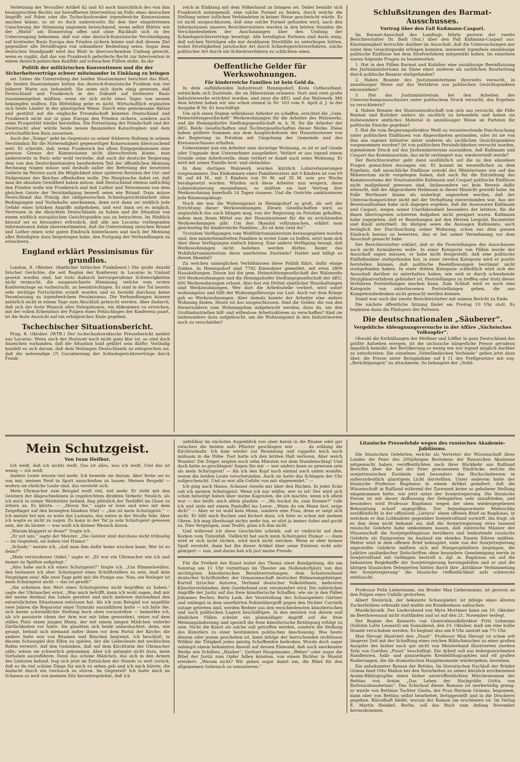Verletzung der Versailler Artikel 42 und 43 noch hinsichtlich des von ihm beanspruchten Rechts zur bewaffneten Intervention im Falle eines deutschen Angriffs auf Polen oder die Tschechoslowakei irgendwelche Konzessionen machen könne, so ist es doch andererseits für den hier eingetretenen Umschwung der Stimmung ungemein bezeichnend, wenn selbst Blätter wie der „Matin“ am Donnerstag offen und ohne Rückhalt sich zu der Ueberzeugung bekennen, daß nur eine deutsch-französische Verständigung auf breitester Basis Europa den Frieden sichern könne und daß diesem Ziel gegenüber alle Detailfragen von sekundärer Bedeutung seien. Sogar dem deutschen Standpunkt wird das Blatt in überraschendem Umfang gerecht, wenn es zugibt, daß das von Frankreich geforderte Recht zur Intervention in einem deutsch-polnischen Konflikt auf schwachen Füßen stehe, da die
Politik der militärischen Konventionen und die der Sicherheitsverträge schwer miteinander in Einklang zu bringen
sei. Ueber die Unterredung der beiden Staatsmänner berichtet das Blatt, die beiden Staatsmänner hätten das deutsch-französische Problem von viel höherer Warte aus behandelt. Sie seien sich darin einig gewesen, daß Deutschland und Frankreich in der Zukunft auf breitester Basis zusammengehen müßten, wenn sie sich nicht eines Tages von neuem bekämpfen wollten. Ein Mittelding gebe es nicht. Wirtschaftlich ergänzten sich beide Länder in der günstigsten Weise. Durch eine gemeinsame Aktion und gestützt auf die englische Freundschaft könnten Deutschland und Frankreich nicht nur in ganz Europa den Frieden sichern, sondern auch seine Prosperität wieder herstellen. Die Fortsetzung der Feindschaft und der Zwietracht aber würde beide neuen finanziellen Katastrophen und dem wirtschaftlichen Ruin aussetzen.
Auch der „Temps“ geht im Gegensatz zu seiner früheren Haltung in seinem Verständnis für die Notwendigkeit gegenseitiger Konzessionen überraschend weit. Er schreibt, daß, wenn Frankreich bei allem Entgegenkommen eine gewisse Grenze der Konzessionen nicht überschreiten könne, man andererseits in Paris sehr wohl verstehe, daß auch die deutsche Regierung dem von den Deutschnationalen bearbeiteten Teil der öffentlichen Meinung Rechnung tragen müsse und deshalb außer der Befreiung der besetzten Gebiete im Westen auch die Möglichkeit einer späteren Revision der Ost- und Südgrenzen des Reiches offenhalten wolle. Die Hauptsache dabei sei, daß man die absolute Gewißheit haben müsse, daß Deutschland ebenso aufrichtig den Frieden wolle wie Frankreich und daß Luther und Stresemann von dem gleichen Geiste der Verständigung beseelt seien wie Briand. Dazu müsse Deutschland das Prinzip der obligatorischen Schiedsgerichtsbarkeit ohne Bedingungen und Vorbehalte anerkennen, denn erst dann sei wirklich jede Gefahr eines brüsken Angriffs aufgehoben, und erst dann sei es möglich, Vertrauen in die Absichten Deutschlands zu haben und die Situation von einem wirklich europäischen Gesichtspunkte aus zu betrachten. Im Hinblick hierauf sei es besonders erfreulich, daß alle aus Locarno vorliegenden Informationen dahin übereinstimmten, daß die Unterredung zwischen Briand und Luther einen sehr guten Eindruck hinterlassen und nach der Meinung aller Beteiligten dazu beigetragen habe, den Fortgang der Verhandlungen zu erleichtern.
England erklärt Pessimismus für grundlos.
London, 8. Oktober. (Amtlicher britischer Funkdienst.) Die große Anzahl falscher Gerüchte, die seit Beginn der Konferenz in Locarno in Umlauf gesetzt worden sind, hat trotz dadurch hervorgerufener Schwierigkeiten nicht vermocht, die ausgezeichnete Stimmung, welche vom ersten Konferenztage an vorherrscht, zu beeinträchtigen. Es sind in der Tat bereits sehr wichtige Fortschritte erzielt worden und es besteht durchaus keine Veranlassung zu irgendwelchem Pessimismus. Die Verhandlungen können natürlich nicht in einem Tage zum Abschluß gebracht werden. Aber dadurch, daß sich der feste Wunsch aller Delegationen, ein Abkommen zu erreichen, mit der vollen Erkenntnis der Folgen eines Fehlschlages der Konferenz paart, ist die feste Aussicht auf ein erfolgreiches Ende gegeben.
Tschechischer Situationsbericht.
Prag, 8. Oktober. (WTB.) Der tschechoslowakische Pressebericht meldet aus Locarno: Wenn auch der Horizont noch nicht ganz klar ist, so sind doch Anzeichen vorhanden, daß die Situation bald geklärt sein dürfte. Vorläufig handelt es sich darum, daß dem Verlangen Deutschlands zu entsprechen sei, daß die notwendige (?) Garantierung der Schiedsgerichtsverträge durch Frank-
reich in Einklang mit dem Völkerbund zu bringen sei. Dabei bemüht sich Frankreich naturgemäß, eine solche Formel zu finden, durch welche die Stellung seiner östlichen Verbündeten in keiner Weise geschwächt würde. Es ist nicht ausgeschlossen, daß eine solche Formel gefunden wird, nach den Informationen unseres Berichterstatters wurden in den letzten Stunden die Verschiedenheiten der Anschauungen über den Umfang der Schiedsgerichtsverträge beseitigt. Alle beteiligten Parteien sind darin einig, daß solchen Verträgen alle nur denkbaren Streitfälle zu unterliegen hätten, wobei Streitigkeiten juristischer Art durch Schiedsgerichtsverfahren, solche politischer Art durch ein Schiedsverfahren zu schlichten seien.
Oeffentliche Gelder für Werkswohnungen.
Für kinderreiche Familien ist kein Geld da.
In dem aufblühenden Industrieort Hennigsdorf, Kreis Osthavelland, entwickeln sich Zustände, die an Sklaventum erinnern. Dort sind zwei große Industriewerke errichtet worden, und zwar die AEG. und das Walzwerk. Mit dem letzten haben wir uns schon einmal in Nr. 163 vom 6. April d. J. in der Ausgabe B Nr. 81 beschäftigt.
Um sich einen Stamm willenloser Arbeiter zu schaffen, errichtet die „Gem. Heimstättengesellschaft“ Werkswohnungen für die Arbeiter des Walzwerks, und die Hennigsdorfer Siedlungsgesellschaft m. b. H. für die Arbeiter der AEG. Beide Gesellschaften sind Tochtergesellschaften dieser Werke. Diese haben größere Summen aus dem Ausgleichsfonds der Hauszinssteuer von der Regierung zu Potsdam mit Umgehung der Gemeinde und des Kreisausschusses erhalten.
Uebernimmt nun ein Arbeiter eine derartige Wohnung, so ist er auf Gnade oder Ungnade dem Unternehmer ausgeliefert. Verliert er aus irgend einem Grunde seine Arbeitsstelle, dann verliert er damit auch seine Wohnung. Er wird mit seiner Familie brot- und obdachlos.
In dem dortigen Walzwerk wurden kürzlich Lohnreduzierungen vorgenommen. Das Einkommen eines Familienvaters mit 6 Kindern ist von 69 M. auf 44 M., mit 3 Kindern von 50 M. auf 35 M. usw. pro Woche herabgesetzt worden. Würden sich diese Arbeiter nun weigern, diese Lohnreduzierung anzunehmen, so müßten sie laut Vertrag ihre Werkswohnung innerhalb 14 Tagen räumen. Und die Gerichte sanktionieren jede Räumungsklage.
Noch nie war die Wohnungsnot in Hennigsdorf so groß, als seit der Errichtung dieser Werkswohnungen. Diesen Gesellschaften wird, so unglaublich das auch klingen mag, von der Regierung zu Potsdam geholfen, indem man ihnen Mittel aus der Hauszinssteuer für die zu errichtenden Werkswohnungen gibt. Um den Skandal vollzumachen, erklärt man gleichzeitig für kinderreiche Familien: „Es ist kein Geld da!“
Trotzdem Verfügungen vom Wohlfahrtsministerium herausgegeben worden sind, den minderbemittelten Familien in erster Linie zu helfen, setzt man sich über diese Verfügungen einfach hinweg. Eine andere Verfügung besagt, daß Werkswohnungen nicht beliehen werden dürfen. Kennt das Wohlfahrtsministerium diese unerhörten Zustände? Duldet und billigt es diesen Skandal?
Zu welchen unmöglichen Verhältnissen diese Politik führt, dafür einige Zahlen. In Hennigsdorf sind 7792 Einwohner gemeldet, mit etwa 2800 Haushaltungen. Davon hat die gem. Heimstättengesellschaft des Walzwerks 309 Werkswohnungen und die Hennigsdorfer Siedlungsgesellschaft der AEG. 600 Werkswohnungen erbaut. Also fast ein Drittel sämtlicher Haushaltungen sind Werkswohnungen. Wer dort die Arbeitsstelle verliert, wird sofort wohnungslos und fällt der Wohnungsfürsorge zur Last. Auch vor dem Kriege gab es Werkswohnungen. Aber damals konnte der Arbeiter eine andere Wohnung finden. Heute ist das ausgeschlossen. Sind die Gelder, die von den Steuerzahlern zum Wohnungsbau aufgebracht werden, dazu da, um den Großindustriellen hilf- und willenlose Arbeitssklaven zu verschaffen? Sind sie insbesondere dazu aufgebracht, um die Wohnungsnot in den Industrieorten noch zu verschärfen?
Schlußsitzungen des Barmat-Ausschusses.
Vortrag über den Fall Kußmann-Caspari.
Im Barmat-Ausschuß des Landtags führte gestern der zweite Berichterstatter Dr. Badt (Soz.) über den Fall Kußmann-Caspari aus: Einstimmigkeit herrschte darüber im Ausschuß, daß die Untersuchungen nur unter dem Gesichtspunkt erfolgen konnten, inwieweit irgendwie unzulässige politische Einflüsse bei dem Strafverfahren mitgewirkt haben. Im einzelnen waren folgende Fragen zu beantworten:
1. Hat in den Fällen Barmat und Kutisker eine unzulässige Beeinflussung des Justizministeriums im Sinne einer anderen als sachlichen Bearbeitung durch politische Beamte stattgefunden?
2. Haben Beamte des Justizministeriums ihrerseits versucht, in unzulässiger Weise auf das Verfahren aus politischen Gesichtspunkten einzuwirken?
3. Hat das Justizministerium bei den Arbeiten des Untersuchungsausschusses unter politischem Druck versucht, das Ergebnis zu verschleiern?
4. Haben Beamte der Staatsanwaltschaft von sich aus versucht, die Fälle Barmat und Kutisker anders als sachlich zu behandeln und haben sie insbesondere amtliches Material in unzulässiger Weise an Parteien für politische Zwecke gegeben?
5. Hat die vom Regierungsdirektor Weiß zu verantwortende Durchsuchung unter politischen Einflüssen von Abgeordneten gestanden, oder ist sie von ihm aus eigener Initiative unter anderen als sachlichen Gesichtspunkten vorgenommen worden? Ist von politischen Persönlichkeiten versucht worden, irgendeinen Druck auf das Justizministerium auszuüben, daß Kußmann und Caspari das Kommissorium, das nicht verlängert war, wiedererteilt werde?
Der Berichterstatter geht dann ausführlich auf die zu den einzelnen Fragen gemachten Aussagen ein. Er kommt im wesentlichen zu dem Ergebnis, daß unsachliche Einflüsse sowohl des Ministeriums wie auf das Ministerium nicht vorgelegen haben, daß auch für die Entziehung des Kommissoriums der Staatsanwälte Kußmann und Caspari politische Einflüsse nicht maßgebend gewesen sind. Insbesondere sei kein Beweis dafür erbracht, daß der Abgeordnete Heilmann in dieser Hinsicht gewirkt habe. Im Falle Werthauer könne als widerlegt angesehen werden, daß der Untersuchungsrichter nicht mit der Verhaftung einverstanden war. Aus der Beweisaufnahme habe sich dagegen ergeben, daß die Assessoren Kußmann und Caspari, wegen seiner Unerfahrenheit besonders der letztere, für die ihnen übertragenen schweren Aufgaben nicht geeignet waren. Kußmann habe zugegeben, daß er Beziehungen mit den Herren Leopold, Bacmeister und Knoll unterhielt. Im übrigen seien die Aussagen Kußmanns, auch bezüglich der Durchsuchung seiner Wohnung, schon aus dem ganzen Eindruck heraus zu bewerten, den er bei seiner Vernehmung vor dem Ausschuß gemacht habe.
Der Berichterstatter erklärt, daß er die Feststellungen des Ausschusses noch nicht formulieren wolle. In einer Kategorie von Fällen werde der Ausschuß sagen müssen, er habe nicht festgestellt, daß eine politische Einflußnahme stattgefunden hat, in einer zweiten Kategorie wird er positiv feststellen können, daß politische Beeinflussungen bestimmt nicht stattgefunden haben. In einer dritten Kategorie schließlich wird sich der Ausschuß darüber zu unterhalten haben, wie weit er durch schwebende Disziplinarverfahren gehindert ist, Feststellungen zu treffen oder trotz dieser Verfahren Feststellungen machen kann. Zum Schluß wird es noch eine Kategorie von unterlassenen Feststellungen geben, die aus Kompetenzbedenken nicht gemacht werden können.
Damit war auch der zweite Berichterstatter mit seinem Bericht zu Ende.
Die nächste öffentliche Sitzung findet am Freitag 10 Uhr statt. Es beginnen dann die Plädoyers der Parteien.
Die deutschnationalen „Säuberer“.
Vergebliche Ableugnungsversuche in der Affäre „Sächsisches Volksopfer“.
Obwohl die Enthüllungen der Meißner und Löffler in ganz Deutschland das größte Aufsehen erregen, ist die sächsische bürgerliche Presse geradezu ängstlich bemüht, der Bevölkerung so wenig wie nur irgend möglich darüber zu unterbreiten. Die einzelnen „Vaterländischen Verbände“ gehen jetzt dazu über, die Presse unter Bezugnahme auf § 11 des Preßgesetzes mit sog. „Berichtigungen“ zu attackieren. So behauptet der „Stahl-
Mein Schutzgeist.
Von Iwan Heilbut.
Ich weiß, daß ich nichts weiß. Das ist alles, was ich weiß. Und das ist wenig — ich weiß.
Andere Leute wissen viel mehr. Ich beneide sie darum. Aber ferne sei es von mir, meinen Neid in Spott ausschießen zu lassen. Meinen Respekt — wofern sie ehrliche Leute sind, das versteht sich.
Mein Uhrmacher zum Beispiel weiß viel, viel mehr. Er steht mit den Geistern der Abgeschiedenen in regelrechtem direkten Verkehr. Neulich, als ich mich in seiner Werkstätte befand, fing plötzlich der Teelöffel im Glase zu zittern an. Es klirrte. — „Hören Sie,“ sagte er leise und wies mit dem Zeigefinger auf den bewegten blanken Stiel — „das ist mein Schutzgeist.“ — Ich meinte bei mir, es wäre das Lastauto, das unten in der Straße fuhr. Aber ich wagte es nicht zu sagen. Es kann in der Tat ja sein Schutzgeist gewesen sein, der da lärmte — was weiß ich kleiner Mensch davon.
„Warum klappert er denn?“ fragte ich.
„Er uzt uns,“ sagte der Meister. „Die Geister sind durchaus nicht trübselig — im Gegenteil, sie haben viel Humor.“
„Schade,“ meinte ich, „daß man ihm dafür keine wischen kann. Wer ist es denn?“
„Mein verstorbener Onkel,“ sagte er. „Er war ein Uhrmacher wie ich und immer zu Späßen aufgelegt.“
„Also habe auch ich einen Schutzgeist?“ fragte ich. „Um Himmelswillen, den bedauere ich aber. Schutzgeist eines Schriftstellers zu sein, muß kein Vergnügen sein! Alle zwei Tage geht mir die Pumpe aus. Nun, ein Verleger ist mein Schutzgeist nicht — das ist gewiß!“
„Sie scheinen den Wert eines Schutzgeistes nicht begriffen zu haben,“ sagte der Uhrmacher ernst. „Was mich betrifft, kann ich wohl sagen, daß mir der meine dreimal das Leben gerettet und mich mehrere dutzendmal den entsetzlichsten Situationen entrissen hat. Als ich zum Beispiel vor ungefähr zwei Jahren die Reparatur einer Turmuhr auszuführen hatte — ich bitte Sie, sich meine schwindlichte Stellung hoch oben vorzustellen — bemerkte ich, als ich pausierte (denn der Arm war mir lahm geworden), unten auf dem stillen Platz einen jungen Mann, der mit einem jungen Mädchen vielerlei Zärtlichkeiten vor hatte. Sie glaubten sich beide unbeobachtet, denn, wie gesagt, befand sich niemand außer ihnen vor dem Portal der Kirche; die andere Seite war von Bäumen und Büschen begrenzt. Ich beschloß, in diesem Schauspiel den Elfen zu spielen, der die Liebesleute mit neckischen Rufen verwirrt. Auf den Gedanken, daß auf dem Kirchturm der Uhrmacher säße, wären sie schwerlich gekommen. Aber ich gelangte nicht dazu, mein Vorhaben auszuführen. Denn das schöne Mädchen, das sich in den Armen des Liebsten befand, bog sich jetzt im Entzücken der Stunde so weit zurück, daß es da viel schöne Dinge für mich zu sehen gab und ich mich hütete, die Andacht durch ein Geräusch zu stören. Im Gegenteil! Ich hatte mich im Schauen so weit von meinem Sitz heruntergelehnt, daß ich
unfehlbar im nächsten Augenblick von oben herab in die Bäume oder gar zwischen die beiden aufs Pflaster geschlagen wär . . . da erklang die Kirchturmuhr. Ich kam wieder zur Besinnung und rappelte mich noch mühsam in die Höhe. Fast hatte ich den letzten Halt verloren. Aber welch Wunder! Die Zeiger zeigten noch zehn Minuten vor dem Stundenschlag! Und doch hatte es geschlagen! Sagen Sie mir — wer anders kann es gewesen sein als mein Schutzgeist! — Als ich den Kopf noch einmal nach unten wandte, waren die beiden Leute verschwunden. Auch sie hatte das Schlagen der Uhr aufgescheucht. Und so war alle Gefahr von mir abgewendet.“ —
Ich ging nach Hause, Schauer rieseln mir über den Rücken. In jeder Ecke sah ich meinen Schutzgeist. Wenn ich nur wüßte, wer es ist! Der wird sich schön belustigt haben über meine Kapriolen, die ich machte, wenn ich allein war — das heißt: mich allein glaubte. — „Wo hockst du, zum Donner?“ rufe ich und ziele mit einem Pantoffel ins Leere. „Wenn du ein Mann bist, zeige dich!“ — Aber er ist wohl kein Mann, sondern eine Frau, denn er zeigt sich nicht. Er läßt mich fluchen und kichert dazu, ich höre es schon mit meinen Ohren. Ich mag überhaupt nichts mehr tun, er sitzt ja immer dabei und guckt zu. Dies Vergnügen, zum Teufel, gönn ich ihm nicht.
Und während ich diese Geschichte schrieb, saß er vielleicht auf dem Korken vom Tintenfaß. Vielleicht hat auch mein Schutzgeist Humor —: dann wird er sich nicht rächen, wird mich nicht zwicken. Wenn er aber keinen Spaß versteht, dann hat ihn dieser Artikel über seine Existenz wohl sehr geärgert — nun, und daran hab ich just meine Freude.
Für die Freiheit der Kunst lautet das Thema einer Kundgebung, die am Sonntag um 11 Uhr vormittags im Theater am Nollendorfplatz von den wichtigsten künstlerischen Berufsvertretungen, dem Schutzverband deutscher Schriftsteller, der Genossenschaft deutscher Bühnenangehöriger, Kartell lyrischer Autoren, Verband deutscher Volksbühnen, mehreren Künstlerverbänden, dem Goethebund usw. veranstaltet wird. Die zahlreichen Angriffe der Justiz auf das freie künstlerische Schaffen, wie sie in den Fällen Johannes Becher, Berta Lask, der Verurteilung des Schauspielers Gärtner und unlängst in dem unerhörten Polizeiübergriff gegen den Dichter Corrinth zutage getreten sind, werden Redner aus den verschiedensten künstlerischen und auch politischen Lagern beschäftigen. In den meisten von diesen und ähnlichen Fällen scheint ein planmäßiger Angriff auf die freie Meinungsäußerung und speziell die freie künstlerische Betätigung erfolgt zu sein. Nicht die Kunst als solche soll getroffen werden, sondern die Stellung des Künstlers zu einer bestimmten politischen Anschauung. Was heute diesem oder jenem geschehen ist, kann infolge der herrschenden rechtlosen Willkür die Tätigkeit jedes geistig Schaffenden bedrohen. Wurde doch sogar unlängst einem bekannten Anwalt auf dessen Einwand, daß auch anerkannte Werke wie Schillers „Räuber“, Gerhart Hauptmanns „Weber“ oder sogar die Bibel der Justiz zum Opfer fallen könnten, von einem Richter in Moabit erwidert: „Warum nicht? Wir gehen sogar damit um, die Bibel für den allgemeinen Gebrauch zu zensurieren.“
Litauische Pressefehde wegen des russischen Akademie-Jubiläums.
Die litauischen Gelehrten, welche als Vertreter der Wissenschaft ihres Landes die Feier des 200jährigen Bestehens der Russischen Akademie mitgemacht haben, veröffentlichten nach ihrer Rückkehr aus Rußland Berichte über die bei der Feier gewonnenen Eindrücke, welche die sowjetrussischen Zustände und besonders das Hochschulwesen in außerordentlich günstigem Licht darstellten. Unter anderem hatte der litauische Professor Bagdonas in einem Artikel geäußert, daß die Wissenschaft in Rußland während der Zarenzeit keine so gehobene Stellung eingenommen hätte, wie jetzt unter der Sowjetregierung. Die litauische Presse ist mit dieser Auffassung der Delegierten sehr unzufrieden, und besonders wird Professor Bagdonas wegen der oben wiedergegebenen Behauptung scharf angegriffen. Der Sejmabgeordnete Mieleschka veröffentlicht in der offiziösen „Lietuva“ einen offenen Brief an Bagdonas, in welchem er ihm Lobhudelei gegenüber Sowjetrußland vorwirft, ihn fragt, ob es ihm denn nicht bekannt sei, daß die Sowjetregierung etwa tausend russische Gelehrte habe umkommen lassen, daß zahlreiche Männer der Wissenschaft die Sowjetgefängnisse bevölkern und bedeutende russische Gelehrte als Emigranten im Ausland ein elendes Dasein führen müßten. Weiter wird in dem offenen Brief behauptet, viele von der Sowjetregierung angestellte Gelehrte müßten sich mit Hungergehältern begnügen, die Lektüre ausländischer Zeitschriften ohne besondere Genehmigung werde in Sowjetrußland mit Gefängnis bestraft u. dgl. m. Bagdonas sei auf die bekannten Regiekniffe der Sowjetregierung hereingefallen und er und die übrigen litauischen Delegierten hätten durch ihre „kritiklose Verhimmelung der Sowjetregierung“ die litauische Oeffentlichkeit aufs schwerste enttäuscht.
Professor Felix Liebermann, ein Bruder Max Liebermanns, ist gestern an den Folgen eines Unfalls gestorben.
Albert Steinrück, der bekannte Schauspieler, ist infolge eines älteren Zuckerleidens erkrankt und mußte ein Krankenhaus aufsuchen.
Musikchronik. Der Liederabend von Myra Mortimer kann am 10. Oktober im Beethovensaal nicht stattfinden und ist auf den 21. November verlegt.
Der Beginn des Konzerts von Generalmusikdirektor Fritz Lehmann (Solistin Lotte Leonard) am Sonnabend, den 10. Oktober, muß um eine halbe Stunde verschoben werden. Es beginnt also um 8 Uhr anstatt um 7½ Uhr.
Max Slevogt illustriert den „Faust“. Professor Max Slevogt ist schon seit längerer Zeit mit der Schaffung eines reichen Bildschmuckes zu einer großen Ausgabe des bisher noch gar nicht von Meisterhand illustrierten zweiten Teils von Goethes „Faust“ beschäftigt. Die Arbeit soll aus federgezeichneten Randleisten, halb- und ganzseitigen Kreidelithographien und elf großen Radierungen, die die dramatischen Hauptmomente wiedergeben, bestehen.
Ein unbekannter Roman der Bettina. Im literarischen Nachlaß der Brüder Grimm fand Otto Mallon bei den Vorarbeiten zu seiner kürzlich erschienenen Arnim-Bibliographie einen bisher unveröffentlichten Märchenroman der Bettina von Arnim „Das Leben der Hochgräfin Gritta von Rattenzuhausbeiuns“. Das Schicksal dieses Romans ist merkwürdig genug: er wurde von Bettinas Tochter Gisela, der Frau Herman Grimms, begonnen, dann aber von Bettina selbst bearbeitet, fertiggestellt und in die Druckerei gegeben. Rätselhaft bleibt, warum der Roman nie erschienen ist. Im Verlag E. Martin Heinkel, Berlin, soll das Buch zum Anfang November herauskommen.